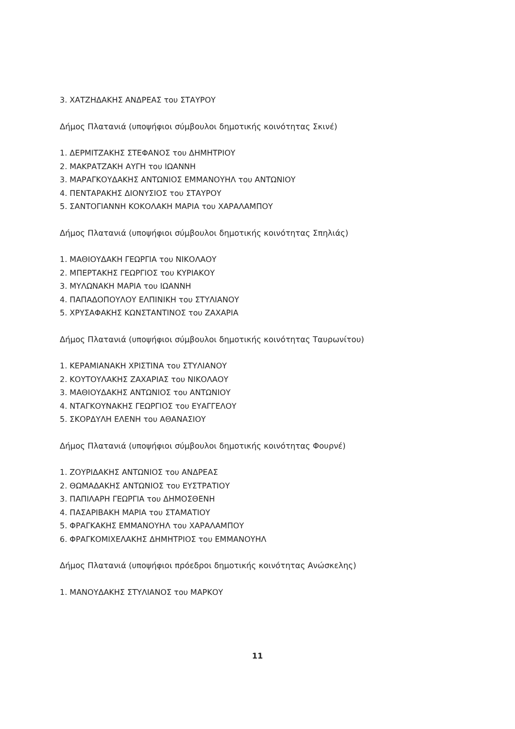3. ΧΑΤΖΗΔΑΚΗΣ ΑΝΔΡΕΑΣ του ΣΤΑΥΡΟΥ
Δήμος Πλατανιά (υποψήφιοι σύμβουλοι δημοτικής κοινότητας Σκινέ)
1. ΔΕΡΜΙΤΖΑΚΗΣ ΣΤΕΦΑΝΟΣ του ΔΗΜΗΤΡΙΟΥ
2. ΜΑΚΡΑΤΖΑΚΗ ΑΥΓΗ του ΙΩΑΝΝΗ
3. ΜΑΡΑΓΚΟΥΔΑΚΗΣ ΑΝΤΩΝΙΟΣ ΕΜΜΑΝΟΥΗΛ του ΑΝΤΩΝΙΟΥ
4. ΠΕΝΤΑΡΑΚΗΣ ΔΙΟΝΥΣΙΟΣ του ΣΤΑΥΡΟΥ
5. ΣΑΝΤΟΓΙΑΝΝΗ ΚΟΚΟΛΑΚΗ ΜΑΡΙΑ του ΧΑΡΑΛΑΜΠΟΥ
Δήμος Πλατανιά (υποψήφιοι σύμβουλοι δημοτικής κοινότητας Σπηλιάς)
1. ΜΑΘΙΟΥΔΑΚΗ ΓΕΩΡΓΙΑ του ΝΙΚΟΛΑΟΥ
2. ΜΠΕΡΤΑΚΗΣ ΓΕΩΡΓΙΟΣ του ΚΥΡΙΑΚΟΥ
3. ΜΥΛΩΝΑΚΗ ΜΑΡΙΑ του ΙΩΑΝΝΗ
4. ΠΑΠΑΔΟΠΟΥΛΟΥ ΕΛΠΙΝΙΚΗ του ΣΤΥΛΙΑΝΟΥ
5. ΧΡΥΣΑΦΑΚΗΣ ΚΩΝΣΤΑΝΤΙΝΟΣ του ΖΑΧΑΡΙΑ
Δήμος Πλατανιά (υποψήφιοι σύμβουλοι δημοτικής κοινότητας Ταυρωνίτου)
1. ΚΕΡΑΜΙΑΝΑΚΗ ΧΡΙΣΤΙΝΑ του ΣΤΥΛΙΑΝΟΥ
2. ΚΟΥΤΟΥΛΑΚΗΣ ΖΑΧΑΡΙΑΣ του ΝΙΚΟΛΑΟΥ
3. ΜΑΘΙΟΥΔΑΚΗΣ ΑΝΤΩΝΙΟΣ του ΑΝΤΩΝΙΟΥ
4. ΝΤΑΓΚΟΥΝΑΚΗΣ ΓΕΩΡΓΙΟΣ του ΕΥΑΓΓΕΛΟΥ
5. ΣΚΟΡΔΥΛΗ ΕΛΕΝΗ του ΑΘΑΝΑΣΙΟΥ
Δήμος Πλατανιά (υποψήφιοι σύμβουλοι δημοτικής κοινότητας Φουρνέ)
1. ΖΟΥΡΙΔΑΚΗΣ ΑΝΤΩΝΙΟΣ του ΑΝΔΡΕΑΣ
2. ΘΩΜΑΔΑΚΗΣ ΑΝΤΩΝΙΟΣ του ΕΥΣΤΡΑΤΙΟΥ
3. ΠΑΠΙΛΑΡΗ ΓΕΩΡΓΙΑ του ΔΗΜΟΣΘΕΝΗ
4. ΠΑΣΑΡΙΒΑΚΗ ΜΑΡΙΑ του ΣΤΑΜΑΤΙΟΥ
5. ΦΡΑΓΚΑΚΗΣ ΕΜΜΑΝΟΥΗΛ του ΧΑΡΑΛΑΜΠΟΥ
6. ΦΡΑΓΚΟΜΙΧΕΛΑΚΗΣ ΔΗΜΗΤΡΙΟΣ του ΕΜΜΑΝΟΥΗΛ
Δήμος Πλατανιά (υποψήφιοι πρόεδροι δημοτικής κοινότητας Ανώσκελης)
1. ΜΑΝΟΥΔΑΚΗΣ ΣΤΥΛΙΑΝΟΣ του ΜΑΡΚΟΥ
11